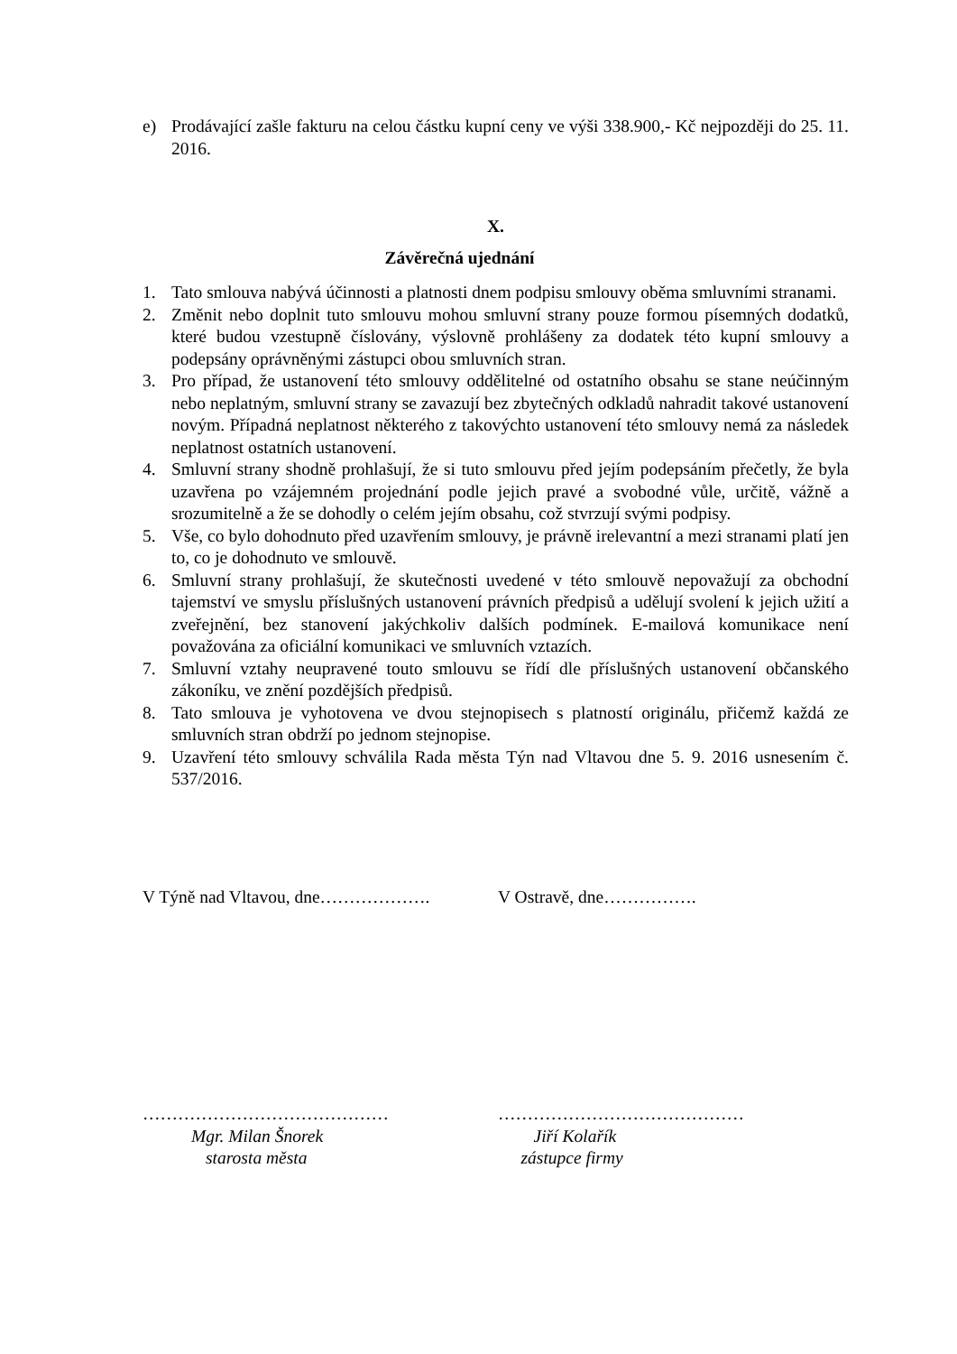e) Prodávající zašle fakturu na celou částku kupní ceny ve výši 338.900,- Kč nejpozději do 25. 11. 2016.
X.
Závěrečná ujednání
1. Tato smlouva nabývá účinnosti a platnosti dnem podpisu smlouvy oběma smluvními stranami.
2. Změnit nebo doplnit tuto smlouvu mohou smluvní strany pouze formou písemných dodatků, které budou vzestupně číslovány, výslovně prohlášeny za dodatek této kupní smlouvy a podepsány oprávněnými zástupci obou smluvních stran.
3. Pro případ, že ustanovení této smlouvy oddělitelné od ostatního obsahu se stane neúčinným nebo neplatným, smluvní strany se zavazují bez zbytečných odkladů nahradit takové ustanovení novým. Případná neplatnost některého z takovýchto ustanovení této smlouvy nemá za následek neplatnost ostatních ustanovení.
4. Smluvní strany shodně prohlašují, že si tuto smlouvu před jejím podepsáním přečetly, že byla uzavřena po vzájemném projednání podle jejich pravé a svobodné vůle, určitě, vážně a srozumitelně a že se dohodly o celém jejím obsahu, což stvrzují svými podpisy.
5. Vše, co bylo dohodnuto před uzavřením smlouvy, je právně irelevantní a mezi stranami platí jen to, co je dohodnuto ve smlouvě.
6. Smluvní strany prohlašují, že skutečnosti uvedené v této smlouvě nepovažují za obchodní tajemství ve smyslu příslušných ustanovení právních předpisů a udělují svolení k jejich užití a zveřejnění, bez stanovení jakýchkoliv dalších podmínek. E-mailová komunikace není považována za oficiální komunikaci ve smluvních vztazích.
7. Smluvní vztahy neupravené touto smlouvu se řídí dle příslušných ustanovení občanského zákoníku, ve znění pozdějších předpisů.
8. Tato smlouva je vyhotovena ve dvou stejnopisech s platností originálu, přičemž každá ze smluvních stran obdrží po jednom stejnopise.
9. Uzavření této smlouvy schválila Rada města Týn nad Vltavou dne 5. 9. 2016 usnesením č. 537/2016.
V Týně nad Vltavou, dne………………. V Ostravě, dne…………….
…………………………………… ……………………………………
Mgr. Milan Šnorek
starosta města
Jiří Kolařík
zástupce firmy